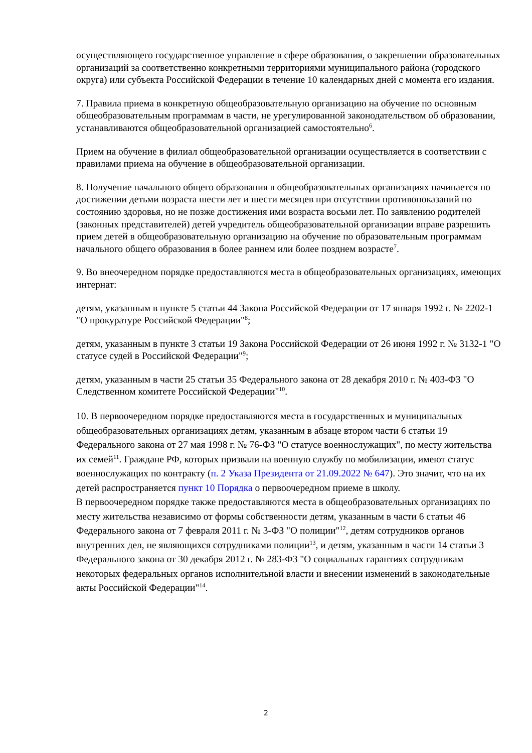осуществляющего государственное управление в сфере образования, о закреплении образовательных организаций за соответственно конкретными территориями муниципального района (городского округа) или субъекта Российской Федерации в течение 10 календарных дней с момента его издания.
7. Правила приема в конкретную общеобразовательную организацию на обучение по основным общеобразовательным программам в части, не урегулированной законодательством об образовании, устанавливаются общеобразовательной организацией самостоятельно<sup>6</sup>.
Прием на обучение в филиал общеобразовательной организации осуществляется в соответствии с правилами приема на обучение в общеобразовательной организации.
8. Получение начального общего образования в общеобразовательных организациях начинается по достижении детьми возраста шести лет и шести месяцев при отсутствии противопоказаний по состоянию здоровья, но не позже достижения ими возраста восьми лет. По заявлению родителей (законных представителей) детей учредитель общеобразовательной организации вправе разрешить прием детей в общеобразовательную организацию на обучение по образовательным программам начального общего образования в более раннем или более позднем возрасте<sup>7</sup>.
9. Во внеочередном порядке предоставляются места в общеобразовательных организациях, имеющих интернат:
детям, указанным в пункте 5 статьи 44 Закона Российской Федерации от 17 января 1992 г. № 2202-1 "О прокуратуре Российской Федерации"<sup>8</sup>;
детям, указанным в пункте 3 статьи 19 Закона Российской Федерации от 26 июня 1992 г. № 3132-1 "О статусе судей в Российской Федерации"<sup>9</sup>;
детям, указанным в части 25 статьи 35 Федерального закона от 28 декабря 2010 г. № 403-ФЗ "О Следственном комитете Российской Федерации"<sup>10</sup>.
10. В первоочередном порядке предоставляются места в государственных и муниципальных общеобразовательных организациях детям, указанным в абзаце втором части 6 статьи 19 Федерального закона от 27 мая 1998 г. № 76-ФЗ "О статусе военнослужащих", по месту жительства их семей<sup>11</sup>. Граждане РФ, которых призвали на военную службу по мобилизации, имеют статус военнослужащих по контракту (п. 2 Указа Президента от 21.09.2022 № 647). Это значит, что на их детей распространяется пункт 10 Порядка о первоочередном приеме в школу.
В первоочередном порядке также предоставляются места в общеобразовательных организациях по месту жительства независимо от формы собственности детям, указанным в части 6 статьи 46 Федерального закона от 7 февраля 2011 г. № 3-ФЗ "О полиции"<sup>12</sup>, детям сотрудников органов внутренних дел, не являющихся сотрудниками полиции<sup>13</sup>, и детям, указанным в части 14 статьи 3 Федерального закона от 30 декабря 2012 г. № 283-ФЗ "О социальных гарантиях сотрудникам некоторых федеральных органов исполнительной власти и внесении изменений в законодательные акты Российской Федерации"<sup>14</sup>.
2